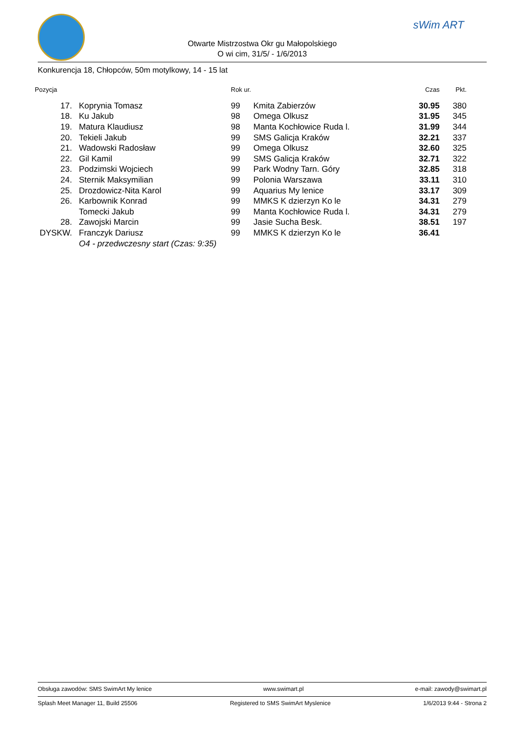sWim ART
Otwarte Mistrzostwa Okr gu Małopolskiego
O wi cim, 31/5/ - 1/6/2013
Konkurencja 18, Chłopców, 50m motylkowy, 14 - 15 lat
| Pozycja | | Rok ur. | | Czas | Pkt. |
| --- | --- | --- | --- | --- | --- |
| 17. | Koprynia Tomasz | 99 | Kmita Zabierzów | 30.95 | 380 |
| 18. | Ku Jakub | 98 | Omega Olkusz | 31.95 | 345 |
| 19. | Matura Klaudiusz | 98 | Manta Kochłowice Ruda l. | 31.99 | 344 |
| 20. | Tekieli Jakub | 99 | SMS Galicja Kraków | 32.21 | 337 |
| 21. | Wadowski Radosław | 99 | Omega Olkusz | 32.60 | 325 |
| 22. | Gil Kamil | 99 | SMS Galicja Kraków | 32.71 | 322 |
| 23. | Podzimski Wojciech | 99 | Park Wodny Tarn. Góry | 32.85 | 318 |
| 24. | Sternik Maksymilian | 99 | Polonia Warszawa | 33.11 | 310 |
| 25. | Drozdowicz-Nita Karol | 99 | Aquarius My lenice | 33.17 | 309 |
| 26. | Karbownik Konrad | 99 | MMKS K dzierzyn Ko le | 34.31 | 279 |
| | Tomecki Jakub | 99 | Manta Kochłowice Ruda l. | 34.31 | 279 |
| 28. | Zawojski Marcin | 99 | Jasie Sucha Besk. | 38.51 | 197 |
| DYSKW. | Franczyk Dariusz | 99 | MMKS K dzierzyn Ko le | 36.41 | |
| | O4 - przedwczesny start (Czas: 9:35) | | | | |
Obsługa zawodów: SMS SwimArt My lenice www.swimart.pl e-mail: zawody@swimart.pl
Splash Meet Manager 11, Build 25506 Registered to SMS SwimArt Myslenice 1/6/2013 9:44 - Strona 2